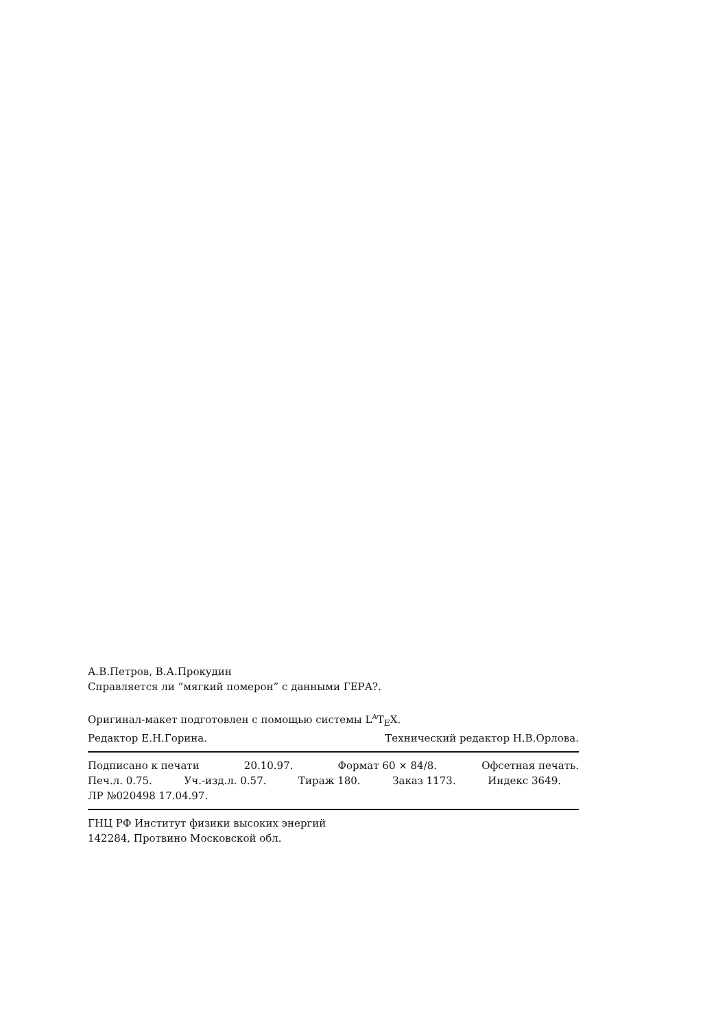А.В.Петров, В.А.Прокудин
Справляется ли “мягкий померон” с данными ГЕРА?.
Оригинал-макет подготовлен с помощью системы L<sup>A</sup>T<sub>E</sub>X.
Редактор Е.Н.Горина. Технический редактор Н.В.Орлова.
Подписано к печати 20.10.97. Формат 60 × 84/8. Офсетная печать.
Печ.л. 0.75. Уч.-изд.л. 0.57. Тираж 180. Заказ 1173. Индекс 3649.
ЛР №020498 17.04.97.
ГНЦ РФ Институт физики высоких энергий
142284, Протвино Московской обл.